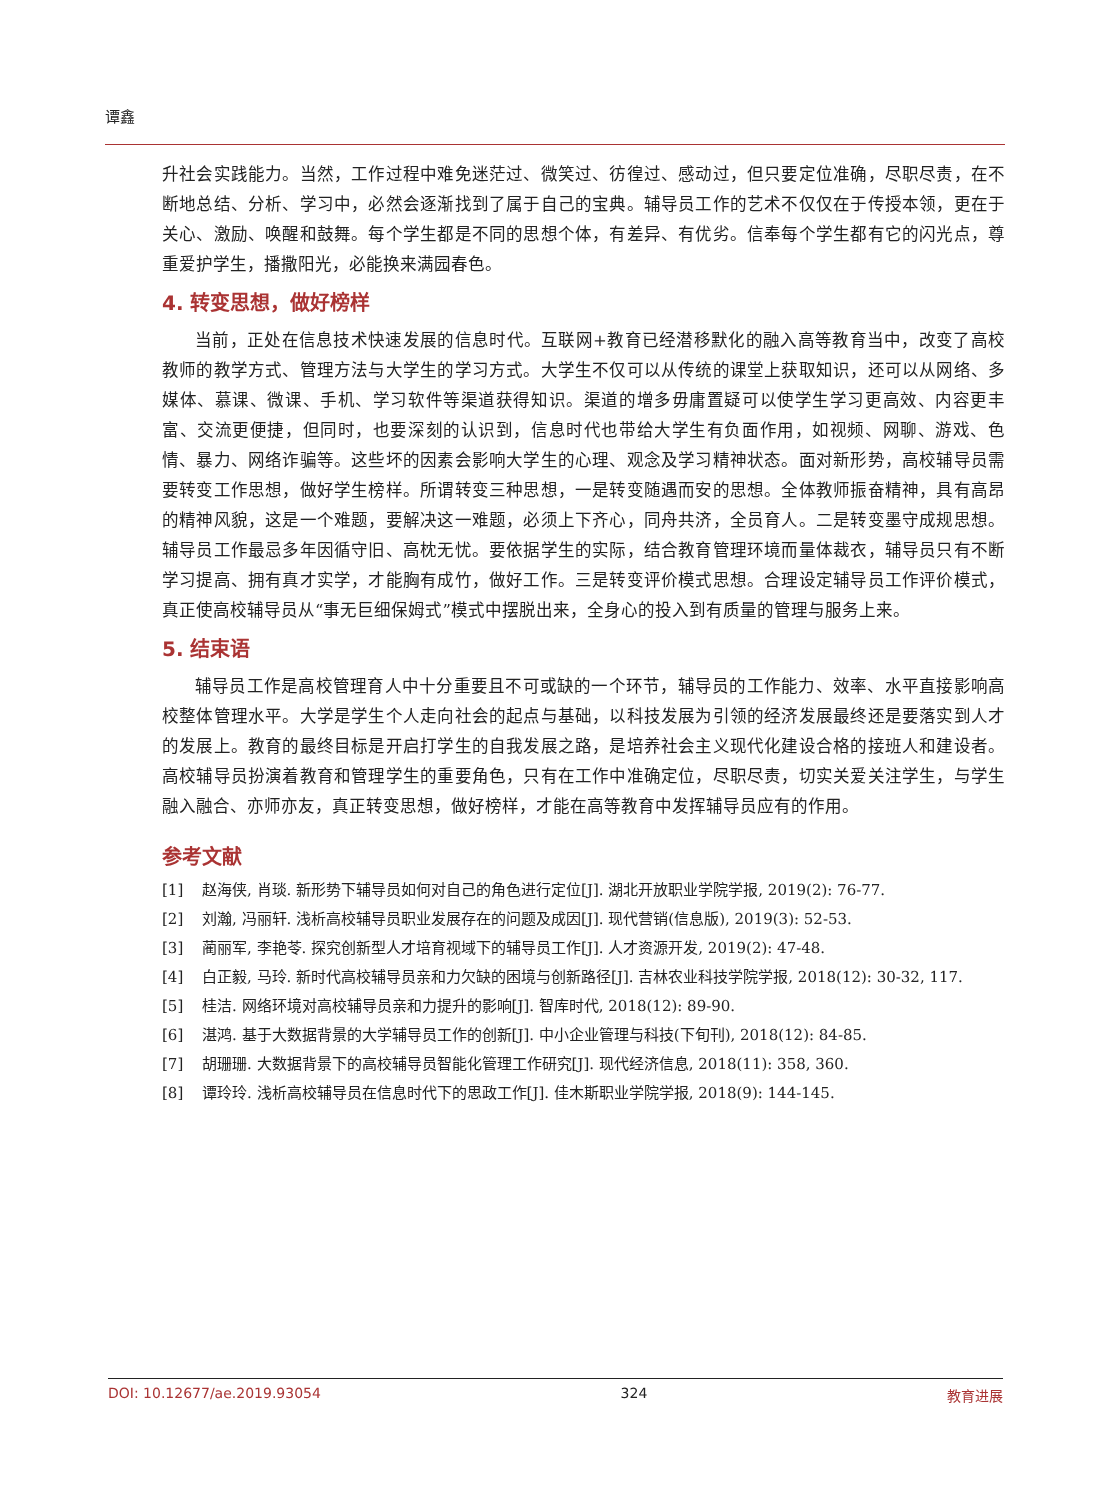谭鑫
升社会实践能力。当然，工作过程中难免迷茫过、微笑过、彷徨过、感动过，但只要定位准确，尽职尽责，在不断地总结、分析、学习中，必然会逐渐找到了属于自己的宝典。辅导员工作的艺术不仅仅在于传授本领，更在于关心、激励、唤醒和鼓舞。每个学生都是不同的思想个体，有差异、有优劣。信奉每个学生都有它的闪光点，尊重爱护学生，播撒阳光，必能换来满园春色。
4. 转变思想，做好榜样
当前，正处在信息技术快速发展的信息时代。互联网+教育已经潜移默化的融入高等教育当中，改变了高校教师的教学方式、管理方法与大学生的学习方式。大学生不仅可以从传统的课堂上获取知识，还可以从网络、多媒体、慕课、微课、手机、学习软件等渠道获得知识。渠道的增多毋庸置疑可以使学生学习更高效、内容更丰富、交流更便捷，但同时，也要深刻的认识到，信息时代也带给大学生有负面作用，如视频、网聊、游戏、色情、暴力、网络诈骗等。这些坏的因素会影响大学生的心理、观念及学习精神状态。面对新形势，高校辅导员需要转变工作思想，做好学生榜样。所谓转变三种思想，一是转变随遇而安的思想。全体教师振奋精神，具有高昂的精神风貌，这是一个难题，要解决这一难题，必须上下齐心，同舟共济，全员育人。二是转变墨守成规思想。辅导员工作最忌多年因循守旧、高枕无忧。要依据学生的实际，结合教育管理环境而量体裁衣，辅导员只有不断学习提高、拥有真才实学，才能胸有成竹，做好工作。三是转变评价模式思想。合理设定辅导员工作评价模式，真正使高校辅导员从“事无巨细保姆式”模式中摆脱出来，全身心的投入到有质量的管理与服务上来。
5. 结束语
辅导员工作是高校管理育人中十分重要且不可或缺的一个环节，辅导员的工作能力、效率、水平直接影响高校整体管理水平。大学是学生个人走向社会的起点与基础，以科技发展为引领的经济发展最终还是要落实到人才的发展上。教育的最终目标是开启打学生的自我发展之路，是培养社会主义现代化建设合格的接班人和建设者。高校辅导员扮演着教育和管理学生的重要角色，只有在工作中准确定位，尽职尽责，切实关爱关注学生，与学生融入融合、亦师亦友，真正转变思想，做好榜样，才能在高等教育中发挥辅导员应有的作用。
参考文献
[1] 赵海侠, 肖琰. 新形势下辅导员如何对自己的角色进行定位[J]. 湖北开放职业学院学报, 2019(2): 76-77.
[2] 刘瀚, 冯丽轩. 浅析高校辅导员职业发展存在的问题及成因[J]. 现代营销(信息版), 2019(3): 52-53.
[3] 蔺丽军, 李艳苓. 探究创新型人才培育视域下的辅导员工作[J]. 人才资源开发, 2019(2): 47-48.
[4] 白正毅, 马玲. 新时代高校辅导员亲和力欠缺的困境与创新路径[J]. 吉林农业科技学院学报, 2018(12): 30-32, 117.
[5] 桂洁. 网络环境对高校辅导员亲和力提升的影响[J]. 智库时代, 2018(12): 89-90.
[6] 湛鸿. 基于大数据背景的大学辅导员工作的创新[J]. 中小企业管理与科技(下旬刊), 2018(12): 84-85.
[7] 胡珊珊. 大数据背景下的高校辅导员智能化管理工作研究[J]. 现代经济信息, 2018(11): 358, 360.
[8] 谭玲玲. 浅析高校辅导员在信息时代下的思政工作[J]. 佳木斯职业学院学报, 2018(9): 144-145.
DOI: 10.12677/ae.2019.93054 324 教育进展